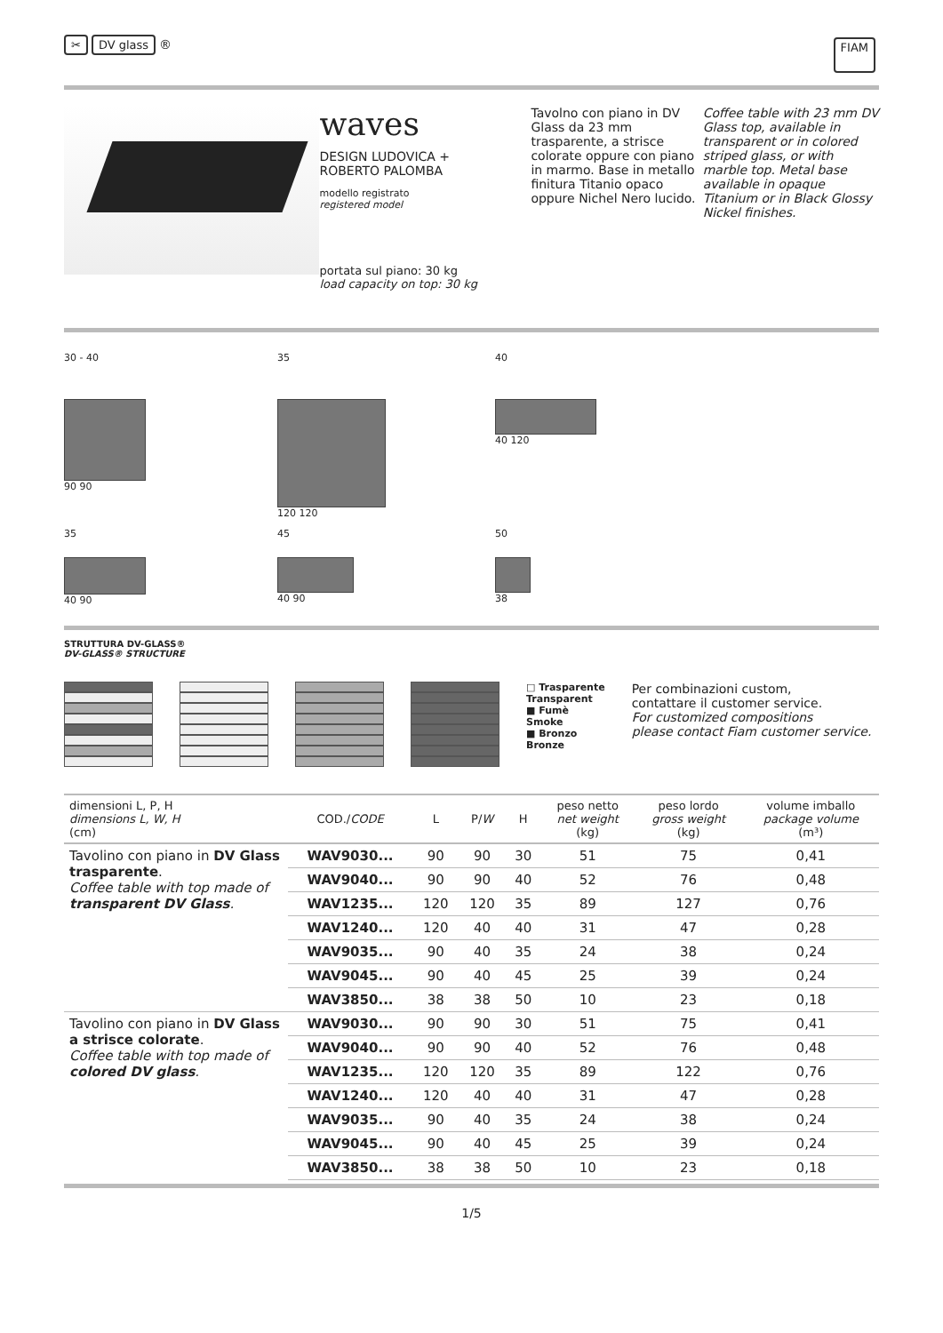✂ DV glass ® FIAM
waves
DESIGN LUDOVICA +
ROBERTO PALOMBA
modello registrato
registered model
portata sul piano: 30 kg
load capacity on top: 30 kg
Tavolno con piano in DV Glass da 23 mm trasparente, a strisce colorate oppure con piano in marmo. Base in metallo finitura Titanio opaco oppure Nichel Nero lucido.
Coffee table with 23 mm DV Glass top, available in transparent or in colored striped glass, or with marble top. Metal base available in opaque Titanium or in Black Glossy Nickel finishes.
30 - 40
90 90
35
120 120
40
40 120
35
40 90
45
40 90
50
38
STRUTTURA DV-GLASS®
DV-GLASS® STRUCTURE
□ Trasparente
Transparent
■ Fumè
Smoke
■ Bronzo
Bronze
Per combinazioni custom,
contattare il customer service.
For customized compositions
please contact Fiam customer service.
| dimensioni L, P, H dimensions L, W, H (cm) | COD./ CODE | L | P/ W | H | peso netto net weight (kg) | peso lordo gross weight (kg) | volume imballo package volume (m³) |
| --- | --- | --- | --- | --- | --- | --- | --- |
| Tavolino con piano in DV Glass trasparente . Coffee table with top made of transparent DV Glass . | WAV9030... | 90 | 90 | 30 | 51 | 75 | 0,41 |
| | WAV9040... | 90 | 90 | 40 | 52 | 76 | 0,48 |
| | WAV1235... | 120 | 120 | 35 | 89 | 127 | 0,76 |
| | WAV1240... | 120 | 40 | 40 | 31 | 47 | 0,28 |
| | WAV9035... | 90 | 40 | 35 | 24 | 38 | 0,24 |
| | WAV9045... | 90 | 40 | 45 | 25 | 39 | 0,24 |
| | WAV3850... | 38 | 38 | 50 | 10 | 23 | 0,18 |
| Tavolino con piano in DV Glass a strisce colorate . Coffee table with top made of colored DV glass . | WAV9030... | 90 | 90 | 30 | 51 | 75 | 0,41 |
| | WAV9040... | 90 | 90 | 40 | 52 | 76 | 0,48 |
| | WAV1235... | 120 | 120 | 35 | 89 | 122 | 0,76 |
| | WAV1240... | 120 | 40 | 40 | 31 | 47 | 0,28 |
| | WAV9035... | 90 | 40 | 35 | 24 | 38 | 0,24 |
| | WAV9045... | 90 | 40 | 45 | 25 | 39 | 0,24 |
| | WAV3850... | 38 | 38 | 50 | 10 | 23 | 0,18 |
1/5